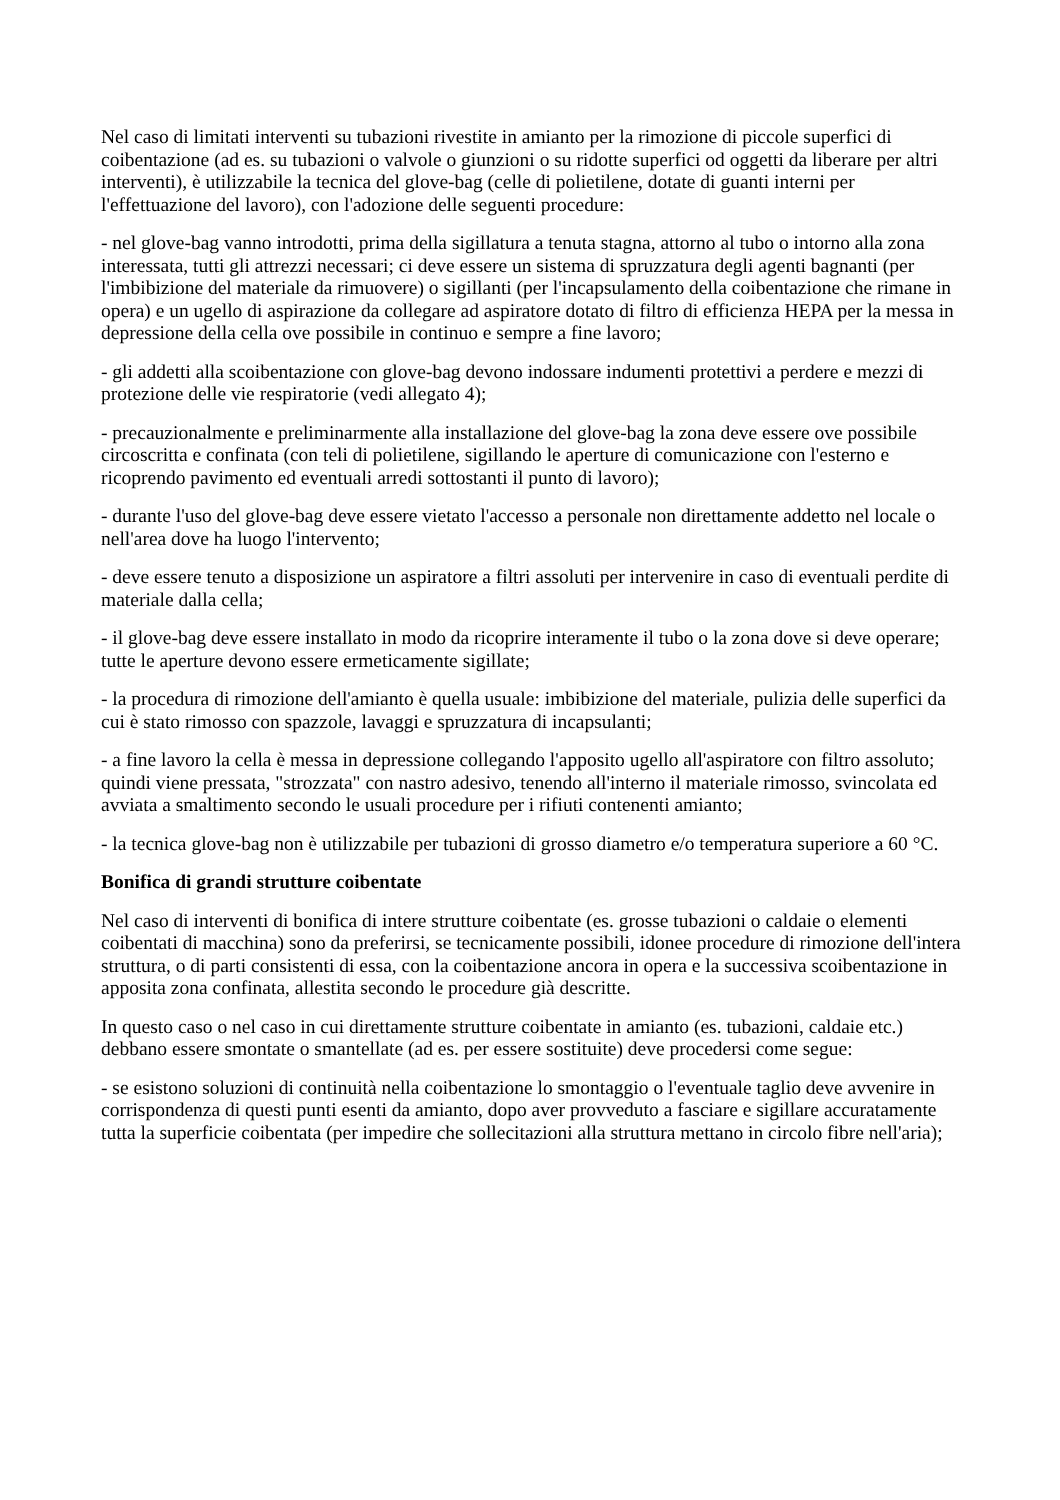Nel caso di limitati interventi su tubazioni rivestite in amianto per la rimozione di piccole superfici di coibentazione (ad es. su tubazioni o valvole o giunzioni o su ridotte superfici od oggetti da liberare per altri interventi), è utilizzabile la tecnica del glove-bag (celle di polietilene, dotate di guanti interni per l'effettuazione del lavoro), con l'adozione delle seguenti procedure:
- nel glove-bag vanno introdotti, prima della sigillatura a tenuta stagna, attorno al tubo o intorno alla zona interessata, tutti gli attrezzi necessari; ci deve essere un sistema di spruzzatura degli agenti bagnanti (per l'imbibizione del materiale da rimuovere) o sigillanti (per l'incapsulamento della coibentazione che rimane in opera) e un ugello di aspirazione da collegare ad aspiratore dotato di filtro di efficienza HEPA per la messa in depressione della cella ove possibile in continuo e sempre a fine lavoro;
- gli addetti alla scoibentazione con glove-bag devono indossare indumenti protettivi a perdere e mezzi di protezione delle vie respiratorie (vedi allegato 4);
- precauzionalmente e preliminarmente alla installazione del glove-bag la zona deve essere ove possibile circoscritta e confinata (con teli di polietilene, sigillando le aperture di comunicazione con l'esterno e ricoprendo pavimento ed eventuali arredi sottostanti il punto di lavoro);
- durante l'uso del glove-bag deve essere vietato l'accesso a personale non direttamente addetto nel locale o nell'area dove ha luogo l'intervento;
- deve essere tenuto a disposizione un aspiratore a filtri assoluti per intervenire in caso di eventuali perdite di materiale dalla cella;
- il glove-bag deve essere installato in modo da ricoprire interamente il tubo o la zona dove si deve operare; tutte le aperture devono essere ermeticamente sigillate;
- la procedura di rimozione dell'amianto è quella usuale: imbibizione del materiale, pulizia delle superfici da cui è stato rimosso con spazzole, lavaggi e spruzzatura di incapsulanti;
- a fine lavoro la cella è messa in depressione collegando l'apposito ugello all'aspiratore con filtro assoluto; quindi viene pressata, "strozzata" con nastro adesivo, tenendo all'interno il materiale rimosso, svincolata ed avviata a smaltimento secondo le usuali procedure per i rifiuti contenenti amianto;
- la tecnica glove-bag non è utilizzabile per tubazioni di grosso diametro e/o temperatura superiore a 60 °C.
Bonifica di grandi strutture coibentate
Nel caso di interventi di bonifica di intere strutture coibentate (es. grosse tubazioni o caldaie o elementi coibentati di macchina) sono da preferirsi, se tecnicamente possibili, idonee procedure di rimozione dell'intera struttura, o di parti consistenti di essa, con la coibentazione ancora in opera e la successiva scoibentazione in apposita zona confinata, allestita secondo le procedure già descritte.
In questo caso o nel caso in cui direttamente strutture coibentate in amianto (es. tubazioni, caldaie etc.) debbano essere smontate o smantellate (ad es. per essere sostituite) deve procedersi come segue:
- se esistono soluzioni di continuità nella coibentazione lo smontaggio o l'eventuale taglio deve avvenire in corrispondenza di questi punti esenti da amianto, dopo aver provveduto a fasciare e sigillare accuratamente tutta la superficie coibentata (per impedire che sollecitazioni alla struttura mettano in circolo fibre nell'aria);